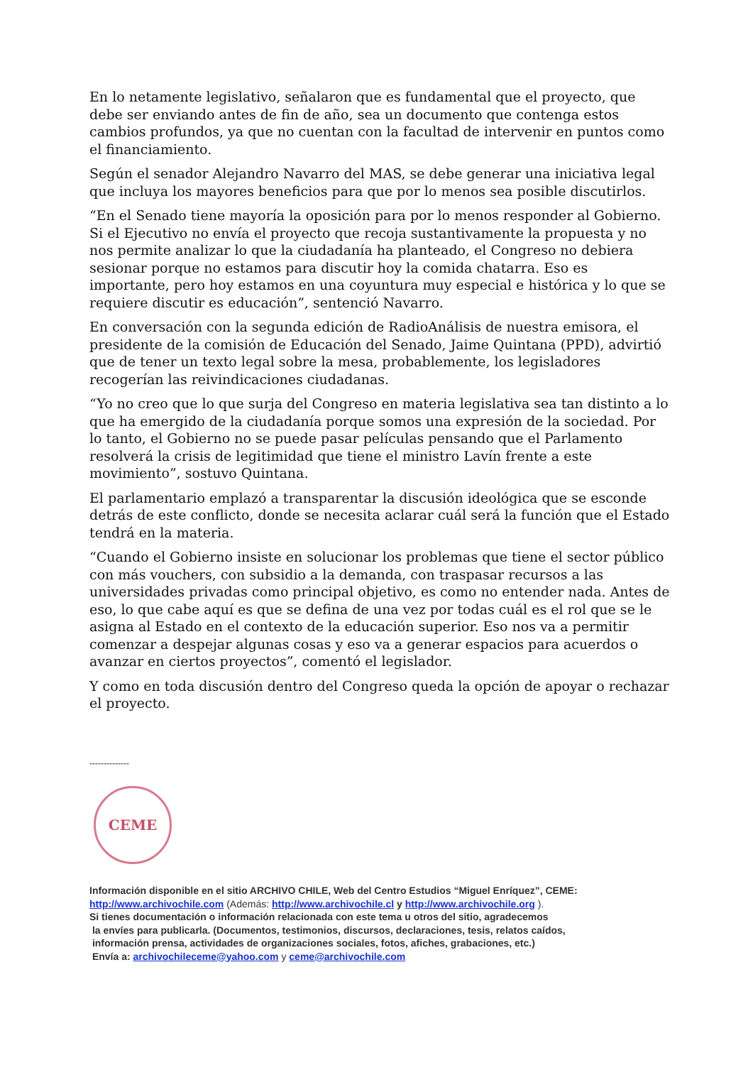En lo netamente legislativo, señalaron que es fundamental que el proyecto, que debe ser enviando antes de fin de año, sea un documento que contenga estos cambios profundos, ya que no cuentan con la facultad de intervenir en puntos como el financiamiento.
Según el senador Alejandro Navarro del MAS, se debe generar una iniciativa legal que incluya los mayores beneficios para que por lo menos sea posible discutirlos.
“En el Senado tiene mayoría la oposición para por lo menos responder al Gobierno. Si el Ejecutivo no envía el proyecto que recoja sustantivamente la propuesta y no nos permite analizar lo que la ciudadanía ha planteado, el Congreso no debiera sesionar porque no estamos para discutir hoy la comida chatarra. Eso es importante, pero hoy estamos en una coyuntura muy especial e histórica y lo que se requiere discutir es educación”, sentenció Navarro.
En conversación con la segunda edición de RadioAnálisis de nuestra emisora, el presidente de la comisión de Educación del Senado, Jaime Quintana (PPD), advirtió que de tener un texto legal sobre la mesa, probablemente, los legisladores recogerían las reivindicaciones ciudadanas.
“Yo no creo que lo que surja del Congreso en materia legislativa sea tan distinto a lo que ha emergido de la ciudadanía porque somos una expresión de la sociedad. Por lo tanto, el Gobierno no se puede pasar películas pensando que el Parlamento resolverá la crisis de legitimidad que tiene el ministro Lavín frente a este movimiento”, sostuvo Quintana.
El parlamentario emplazó a transparentar la discusión ideológica que se esconde detrás de este conflicto, donde se necesita aclarar cuál será la función que el Estado tendrá en la materia.
“Cuando el Gobierno insiste en solucionar los problemas que tiene el sector público con más vouchers, con subsidio a la demanda, con traspasar recursos a las universidades privadas como principal objetivo, es como no entender nada. Antes de eso, lo que cabe aquí es que se defina de una vez por todas cuál es el rol que se le asigna al Estado en el contexto de la educación superior. Eso nos va a permitir comenzar a despejar algunas cosas y eso va a generar espacios para acuerdos o avanzar en ciertos proyectos”, comentó el legislador.
Y como en toda discusión dentro del Congreso queda la opción de apoyar o rechazar el proyecto.
--------------
CEME
Información disponible en el sitio ARCHIVO CHILE, Web del Centro Estudios “Miguel Enríquez”, CEME:
http://www.archivochile.com (Además: http://www.archivochile.cl y http://www.archivochile.org ).
Si tienes documentación o información relacionada con este tema u otros del sitio, agradecemos
la envíes para publicarla. (Documentos, testimonios, discursos, declaraciones, tesis, relatos caídos,
información prensa, actividades de organizaciones sociales, fotos, afiches, grabaciones, etc.)
Envía a: archivochileceme@yahoo.com y ceme@archivochile.com